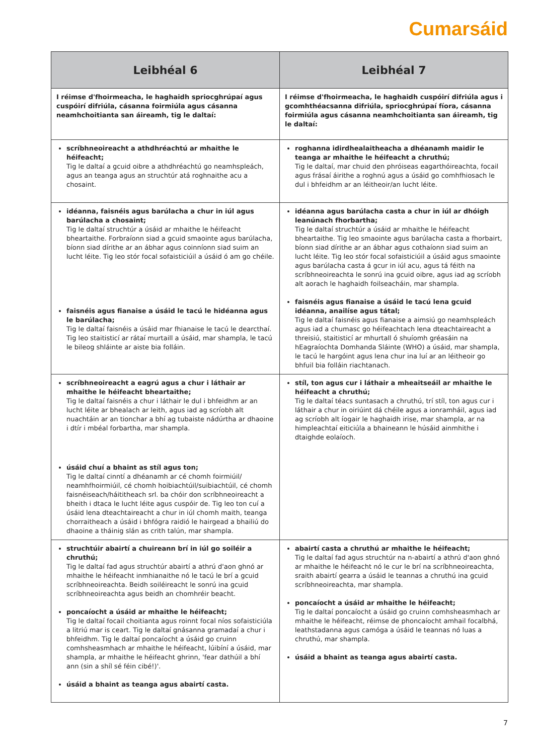Cumarsáid
| Leibhéal 6 | Leibhéal 7 |
| --- | --- |
| I réimse d'fhoirmeacha, le haghaidh spriocghrúpaí agus cuspóirí difriúla, cásanna foirmiúla agus cásanna neamhchoitianta san áireamh, tig le daltaí: | I réimse d'fhoirmeacha, le haghaidh cuspóirí difriúla agus i gcomhthéacsanna difriúla, spriocghrúpaí fíora, cásanna foirmiúla agus cásanna neamhchoitianta san áireamh, tig le daltaí: |
| scríbhneoireacht a athdhréachtú ar mhaithe le héifeacht; Tig le daltaí a gcuid oibre a athdhréachtú go neamhspleách, agus an teanga agus an struchtúr atá roghnaithe acu a chosaint. | roghanna idirdhealaitheacha a dhéanamh maidir le teanga ar mhaithe le héifeacht a chruthú; Tig le daltaí, mar chuid den phróiseas eagarthóireachta, focail agus frásaí áirithe a roghnú agus a úsáid go comhfhiosach le dul i bhfeidhm ar an léitheoir/an lucht léite. |
| idéanna, faisnéis agus barúlacha a chur in iúl agus barúlacha a chosaint; Tig le daltaí struchtúr a úsáid ar mhaithe le héifeacht bheartaithe. Forbraíonn siad a gcuid smaointe agus barúlacha, bíonn siad dírithe ar an ábhar agus coinníonn siad suim an lucht léite. Tig leo stór focal sofaisticiúil a úsáid ó am go chéile. faisnéis agus fianaise a úsáid le tacú le hidéanna agus le barúlacha; Tig le daltaí faisnéis a úsáid mar fhianaise le tacú le dearcthaí. Tig leo staitisticí ar rátaí murtaill a úsáid, mar shampla, le tacú le bileog shláinte ar aiste bia folláin. | idéanna agus barúlacha casta a chur in iúl ar dhóigh leanúnach fhorbartha; Tig le daltaí struchtúr a úsáid ar mhaithe le héifeacht bheartaithe. Tig leo smaointe agus barúlacha casta a fhorbairt, bíonn siad dírithe ar an ábhar agus cothaíonn siad suim an lucht léite. Tig leo stór focal sofaisticiúil a úsáid agus smaointe agus barúlacha casta á gcur in iúl acu, agus tá féith na scríbhneoireachta le sonrú ina gcuid oibre, agus iad ag scríobh alt aorach le haghaidh foilseacháin, mar shampla. faisnéis agus fianaise a úsáid le tacú lena gcuid idéanna, anailíse agus tátal; Tig le daltaí faisnéis agus fianaise a aimsiú go neamhspleách agus iad a chumasc go héifeachtach lena dteachtaireacht a threisiú, staitisticí ar mhurtall ó shuíomh gréasáin na hEagraíochta Domhanda Sláinte (WHO) a úsáid, mar shampla, le tacú le hargóint agus lena chur ina luí ar an léitheoir go bhfuil bia folláin riachtanach. |
| scríbhneoireacht a eagrú agus a chur i láthair ar mhaithe le héifeacht bheartaithe; Tig le daltaí faisnéis a chur i láthair le dul i bhfeidhm ar an lucht léite ar bhealach ar leith, agus iad ag scríobh alt nuachtáin ar an tionchar a bhí ag tubaiste nádúrtha ar dhaoine i dtír i mbéal forbartha, mar shampla. úsáid chuí a bhaint as stíl agus ton; Tig le daltaí cinntí a dhéanamh ar cé chomh foirmiúil/ neamhfhoirmiúil, cé chomh hoibiachtúil/suibiachtúil, cé chomh faisnéiseach/háititheach srl. ba chóir don scríbhneoireacht a bheith i dtaca le lucht léite agus cuspóir de. Tig leo ton cuí a úsáid lena dteachtaireacht a chur in iúl chomh maith, teanga chorraitheach a úsáid i bhfógra raidió le hairgead a bhailiú do dhaoine a tháinig slán as crith talún, mar shampla. | stíl, ton agus cur i láthair a mheaitseáil ar mhaithe le héifeacht a chruthú; Tig le daltaí téacs suntasach a chruthú, trí stíl, ton agus cur i láthair a chur in oiriúint dá chéile agus a ionramháil, agus iad ag scríobh alt íogair le haghaidh irise, mar shampla, ar na himpleachtaí eiticiúla a bhaineann le húsáid ainmhithe i dtaighde eolaíoch. |
| struchtúir abairtí a chuireann brí in iúl go soiléir a chruthú; Tig le daltaí fad agus struchtúr abairtí a athrú d'aon ghnó ar mhaithe le héifeacht inmhianaithe nó le tacú le brí a gcuid scríbhneoireachta. Beidh soiléireacht le sonrú ina gcuid scríbhneoireachta agus beidh an chomhréir beacht. poncaíocht a úsáid ar mhaithe le héifeacht; Tig le daltaí focail choitianta agus roinnt focal níos sofaisticiúla a litriú mar is ceart. Tig le daltaí gnásanna gramadaí a chur i bhfeidhm. Tig le daltaí poncaíocht a úsáid go cruinn comhsheasmhach ar mhaithe le héifeacht, lúibíní a úsáid, mar shampla, ar mhaithe le héifeacht ghrinn, 'fear dathúil a bhí ann (sin a shíl sé féin cibé!)'. úsáid a bhaint as teanga agus abairtí casta. | abairtí casta a chruthú ar mhaithe le héifeacht; Tig le daltaí fad agus struchtúr na n-abairtí a athrú d'aon ghnó ar mhaithe le héifeacht nó le cur le brí na scríbhneoireachta, sraith abairtí gearra a úsáid le teannas a chruthú ina gcuid scríbhneoireachta, mar shampla. poncaíocht a úsáid ar mhaithe le héifeacht; Tig le daltaí poncaíocht a úsáid go cruinn comhsheasmhach ar mhaithe le héifeacht, réimse de phoncaíocht amhail focalbhá, leathstadanna agus camóga a úsáid le teannas nó luas a chruthú, mar shampla. úsáid a bhaint as teanga agus abairtí casta. |
7